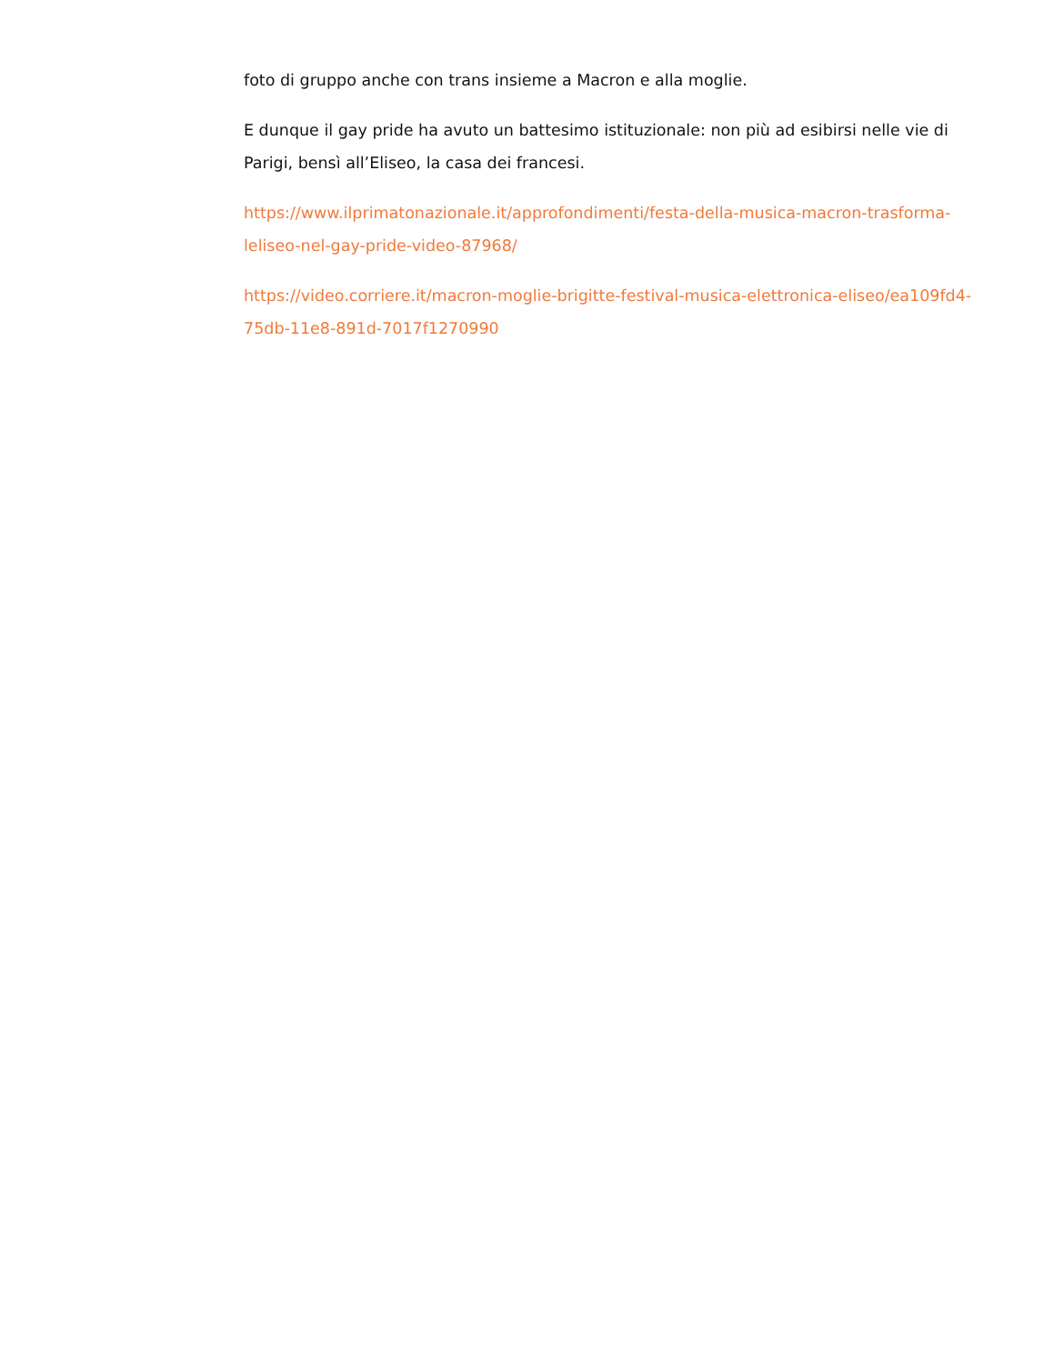foto di gruppo anche con trans insieme a Macron e alla moglie.
E dunque il gay pride ha avuto un battesimo istituzionale: non più ad esibirsi nelle vie di Parigi, bensì all’Eliseo, la casa dei francesi.
https://www.ilprimatonazionale.it/approfondimenti/festa-della-musica-macron-trasforma-leliseo-nel-gay-pride-video-87968/
https://video.corriere.it/macron-moglie-brigitte-festival-musica-elettronica-eliseo/ea109fd4-75db-11e8-891d-7017f1270990